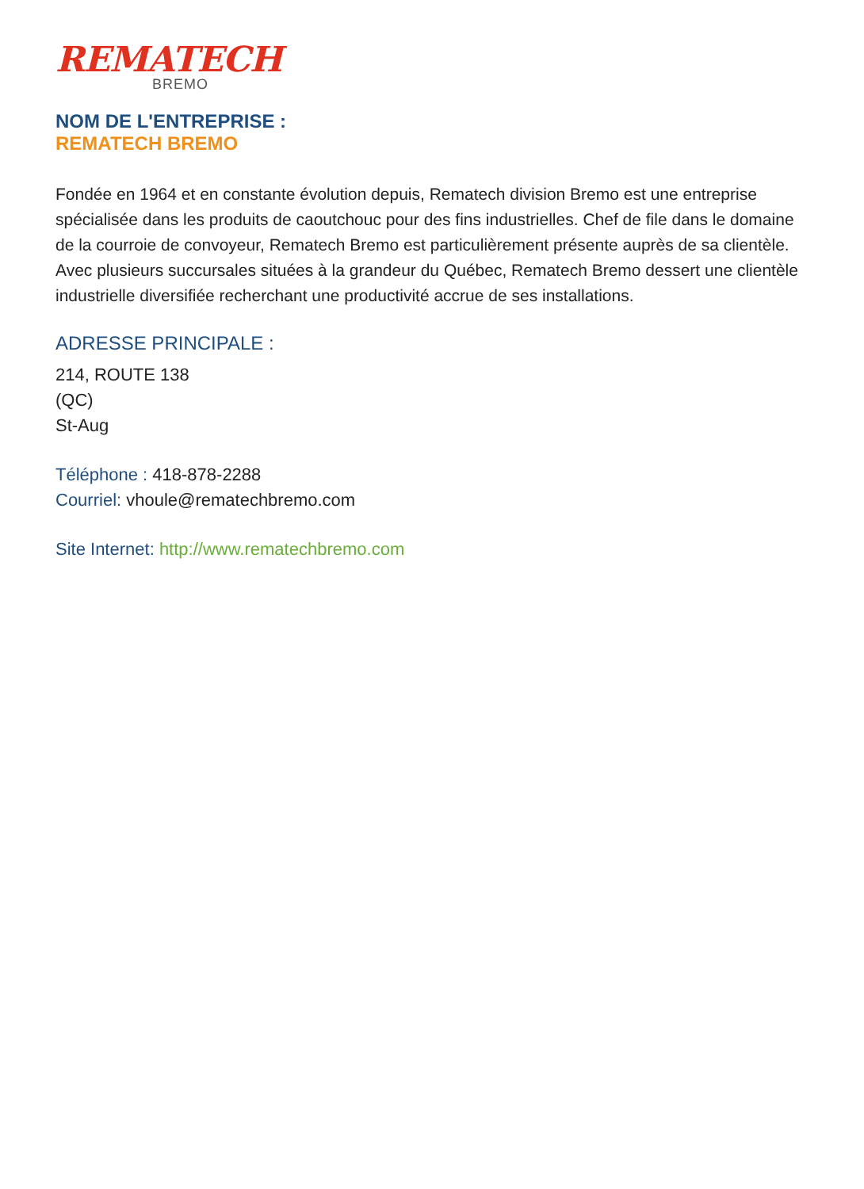REMATECH
BREMO
NOM DE L'ENTREPRISE :
REMATECH BREMO
Fondée en 1964 et en constante évolution depuis, Rematech division Bremo est une entreprise spécialisée dans les produits de caoutchouc pour des fins industrielles. Chef de file dans le domaine de la courroie de convoyeur, Rematech Bremo est particulièrement présente auprès de sa clientèle. Avec plusieurs succursales situées à la grandeur du Québec, Rematech Bremo dessert une clientèle industrielle diversifiée recherchant une productivité accrue de ses installations.
ADRESSE PRINCIPALE :
214, ROUTE 138
(QC)
St-Aug
Téléphone : 418-878-2288
Courriel: vhoule@rematechbremo.com
Site Internet: http://www.rematechbremo.com